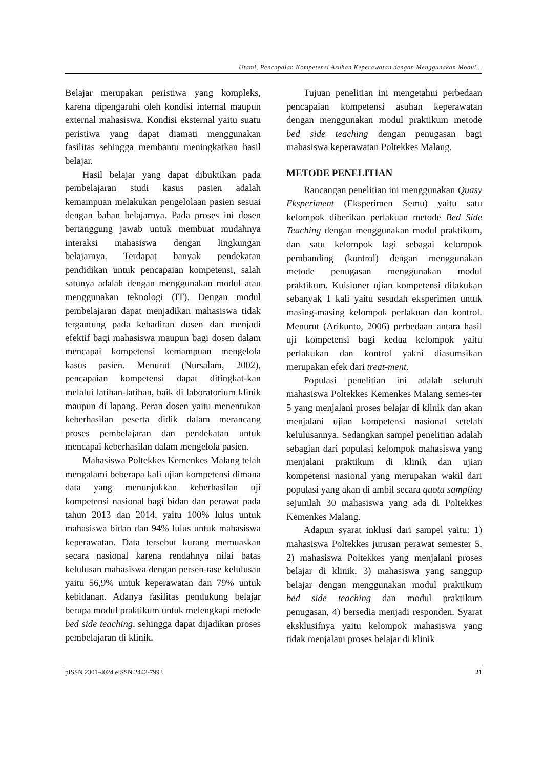Utami, Pencapaian Kompetensi Asuhan Keperawatan dengan Menggunakan Modul...
Belajar merupakan peristiwa yang kompleks, karena dipengaruhi oleh kondisi internal maupun external mahasiswa. Kondisi eksternal yaitu suatu peristiwa yang dapat diamati menggunakan fasilitas sehingga membantu meningkatkan hasil belajar.
Hasil belajar yang dapat dibuktikan pada pembelajaran studi kasus pasien adalah kemampuan melakukan pengelolaan pasien sesuai dengan bahan belajarnya. Pada proses ini dosen bertanggung jawab untuk membuat mudahnya interaksi mahasiswa dengan lingkungan belajarnya. Terdapat banyak pendekatan pendidikan untuk pencapaian kompetensi, salah satunya adalah dengan menggunakan modul atau menggunakan teknologi (IT). Dengan modul pembelajaran dapat menjadikan mahasiswa tidak tergantung pada kehadiran dosen dan menjadi efektif bagi mahasiswa maupun bagi dosen dalam mencapai kompetensi kemampuan mengelola kasus pasien. Menurut (Nursalam, 2002), pencapaian kompetensi dapat ditingkat-kan melalui latihan-latihan, baik di laboratorium klinik maupun di lapang. Peran dosen yaitu menentukan keberhasilan peserta didik dalam merancang proses pembelajaran dan pendekatan untuk mencapai keberhasilan dalam mengelola pasien.
Mahasiswa Poltekkes Kemenkes Malang telah mengalami beberapa kali ujian kompetensi dimana data yang menunjukkan keberhasilan uji kompetensi nasional bagi bidan dan perawat pada tahun 2013 dan 2014, yaitu 100% lulus untuk mahasiswa bidan dan 94% lulus untuk mahasiswa keperawatan. Data tersebut kurang memuaskan secara nasional karena rendahnya nilai batas kelulusan mahasiswa dengan persen-tase kelulusan yaitu 56,9% untuk keperawatan dan 79% untuk kebidanan. Adanya fasilitas pendukung belajar berupa modul praktikum untuk melengkapi metode bed side teaching, sehingga dapat dijadikan proses pembelajaran di klinik.
Tujuan penelitian ini mengetahui perbedaan pencapaian kompetensi asuhan keperawatan dengan menggunakan modul praktikum metode bed side teaching dengan penugasan bagi mahasiswa keperawatan Poltekkes Malang.
METODE PENELITIAN
Rancangan penelitian ini menggunakan Quasy Eksperiment (Eksperimen Semu) yaitu satu kelompok diberikan perlakuan metode Bed Side Teaching dengan menggunakan modul praktikum, dan satu kelompok lagi sebagai kelompok pembanding (kontrol) dengan menggunakan metode penugasan menggunakan modul praktikum. Kuisioner ujian kompetensi dilakukan sebanyak 1 kali yaitu sesudah eksperimen untuk masing-masing kelompok perlakuan dan kontrol. Menurut (Arikunto, 2006) perbedaan antara hasil uji kompetensi bagi kedua kelompok yaitu perlakukan dan kontrol yakni diasumsikan merupakan efek dari treat-ment.
Populasi penelitian ini adalah seluruh mahasiswa Poltekkes Kemenkes Malang semes-ter 5 yang menjalani proses belajar di klinik dan akan menjalani ujian kompetensi nasional setelah kelulusannya. Sedangkan sampel penelitian adalah sebagian dari populasi kelompok mahasiswa yang menjalani praktikum di klinik dan ujian kompetensi nasional yang merupakan wakil dari populasi yang akan di ambil secara quota sampling sejumlah 30 mahasiswa yang ada di Poltekkes Kemenkes Malang.
Adapun syarat inklusi dari sampel yaitu: 1) mahasiswa Poltekkes jurusan perawat semester 5, 2) mahasiswa Poltekkes yang menjalani proses belajar di klinik, 3) mahasiswa yang sanggup belajar dengan menggunakan modul praktikum bed side teaching dan modul praktikum penugasan, 4) bersedia menjadi responden. Syarat eksklusifnya yaitu kelompok mahasiswa yang tidak menjalani proses belajar di klinik
pISSN 2301-4024 eISSN 2442-7993 21